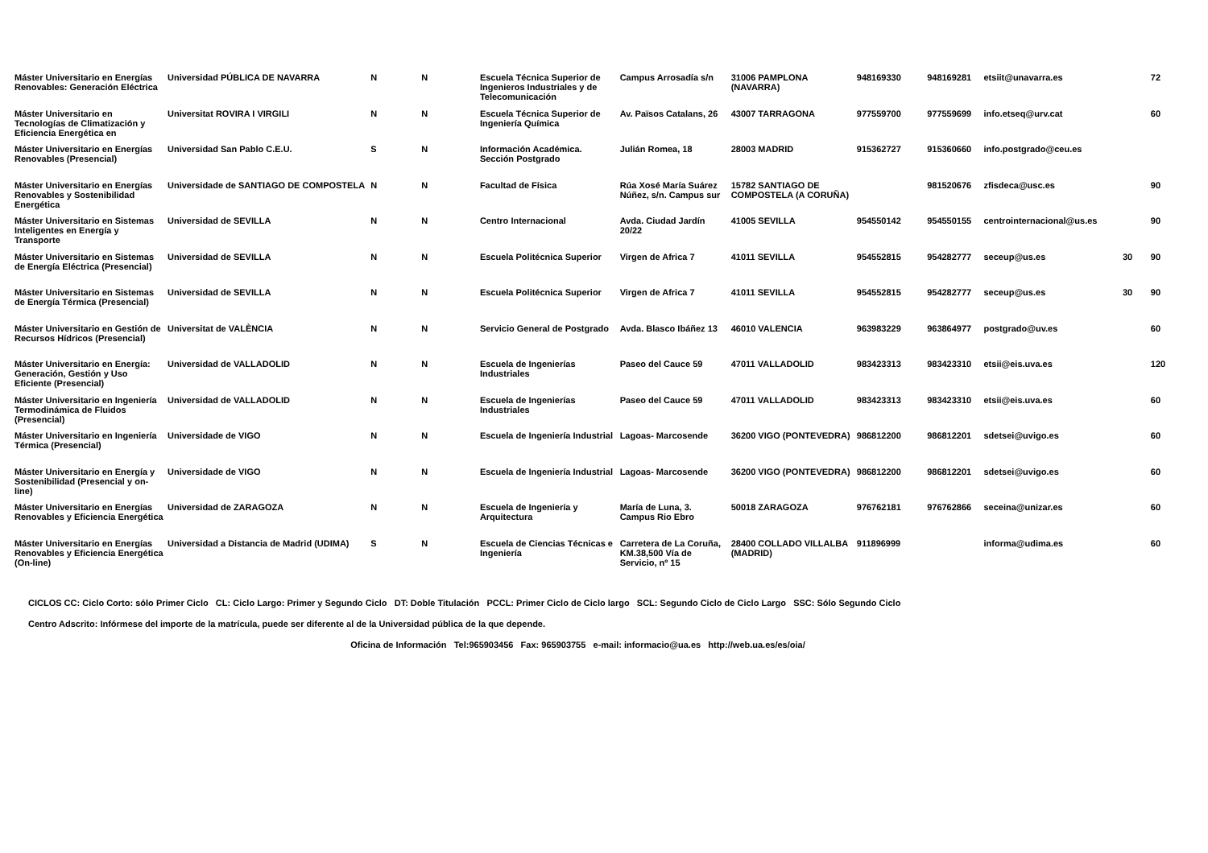| Máster Universitario en Energías Renovables: Generación Eléctrica | Universidad PÚBLICA DE NAVARRA | N | N | Escuela Técnica Superior de Ingenieros Industriales y de Telecomunicación | Campus Arrosadía s/n | 31006 PAMPLONA (NAVARRA) | 948169330 | 948169281 | etsiit@unavarra.es | | 72 |
| Máster Universitario en Tecnologías de Climatización y Eficiencia Energética en | Universitat ROVIRA I VIRGILI | N | N | Escuela Técnica Superior de Ingeniería Química | Av. Països Catalans, 26 | 43007 TARRAGONA | 977559700 | 977559699 | info.etseq@urv.cat | | 60 |
| Máster Universitario en Energías Renovables (Presencial) | Universidad San Pablo C.E.U. | S | N | Información Académica. Sección Postgrado | Julián Romea, 18 | 28003 MADRID | 915362727 | 915360660 | info.postgrado@ceu.es | | |
| Máster Universitario en Energías Renovables y Sostenibilidad Energética | Universidade de SANTIAGO DE COMPOSTELA | N | N | Facultad de Física | Rúa Xosé María Suárez Núñez, s/n. Campus sur | 15782 SANTIAGO DE COMPOSTELA (A CORUÑA) | | 981520676 | zfisdeca@usc.es | | 90 |
| Máster Universitario en Sistemas Inteligentes en Energía y Transporte | Universidad de SEVILLA | N | N | Centro Internacional | Avda. Ciudad Jardín 20/22 | 41005 SEVILLA | 954550142 | 954550155 | centrointernacional@us.es | | 90 |
| Máster Universitario en Sistemas de Energía Eléctrica (Presencial) | Universidad de SEVILLA | N | N | Escuela Politécnica Superior | Virgen de Africa 7 | 41011 SEVILLA | 954552815 | 954282777 | seceup@us.es | 30 | 90 |
| Máster Universitario en Sistemas de Energía Térmica (Presencial) | Universidad de SEVILLA | N | N | Escuela Politécnica Superior | Virgen de Africa 7 | 41011 SEVILLA | 954552815 | 954282777 | seceup@us.es | 30 | 90 |
| Máster Universitario en Gestión de Recursos Hídricos (Presencial) | Universitat de VALÈNCIA | N | N | Servicio General de Postgrado | Avda. Blasco Ibáñez 13 | 46010 VALENCIA | 963983229 | 963864977 | postgrado@uv.es | | 60 |
| Máster Universitario en Energía: Generación, Gestión y Uso Eficiente (Presencial) | Universidad de VALLADOLID | N | N | Escuela de Ingenierías Industriales | Paseo del Cauce 59 | 47011 VALLADOLID | 983423313 | 983423310 | etsii@eis.uva.es | | 120 |
| Máster Universitario en Ingeniería Termodinámica de Fluidos (Presencial) | Universidad de VALLADOLID | N | N | Escuela de Ingenierías Industriales | Paseo del Cauce 59 | 47011 VALLADOLID | 983423313 | 983423310 | etsii@eis.uva.es | | 60 |
| Máster Universitario en Ingeniería Térmica (Presencial) | Universidade de VIGO | N | N | Escuela de Ingeniería Industrial | Lagoas- Marcosende | 36200 VIGO (PONTEVEDRA) | 986812200 | 986812201 | sdetsei@uvigo.es | | 60 |
| Máster Universitario en Energía y Sostenibilidad (Presencial y on-line) | Universidade de VIGO | N | N | Escuela de Ingeniería Industrial | Lagoas- Marcosende | 36200 VIGO (PONTEVEDRA) | 986812200 | 986812201 | sdetsei@uvigo.es | | 60 |
| Máster Universitario en Energías Renovables y Eficiencia Energética | Universidad de ZARAGOZA | N | N | Escuela de Ingeniería y Arquitectura | María de Luna, 3. Campus Rio Ebro | 50018 ZARAGOZA | 976762181 | 976762866 | seceina@unizar.es | | 60 |
| Máster Universitario en Energías Renovables y Eficiencia Energética (On-line) | Universidad a Distancia de Madrid (UDIMA) | S | N | Escuela de Ciencias Técnicas e Ingeniería | Carretera de La Coruña, KM.38,500 Vía de Servicio, nº 15 | 28400 COLLADO VILLALBA (MADRID) | 911896999 | | informa@udima.es | | 60 |
CICLOS CC: Ciclo Corto: sólo Primer Ciclo CL: Ciclo Largo: Primer y Segundo Ciclo DT: Doble Titulación PCCL: Primer Ciclo de Ciclo largo SCL: Segundo Ciclo de Ciclo Largo SSC: Sólo Segundo Ciclo
Centro Adscrito: Infórmese del importe de la matrícula, puede ser diferente al de la Universidad pública de la que depende.
Oficina de Información Tel:965903456 Fax: 965903755 e-mail: informacio@ua.es http://web.ua.es/es/oia/